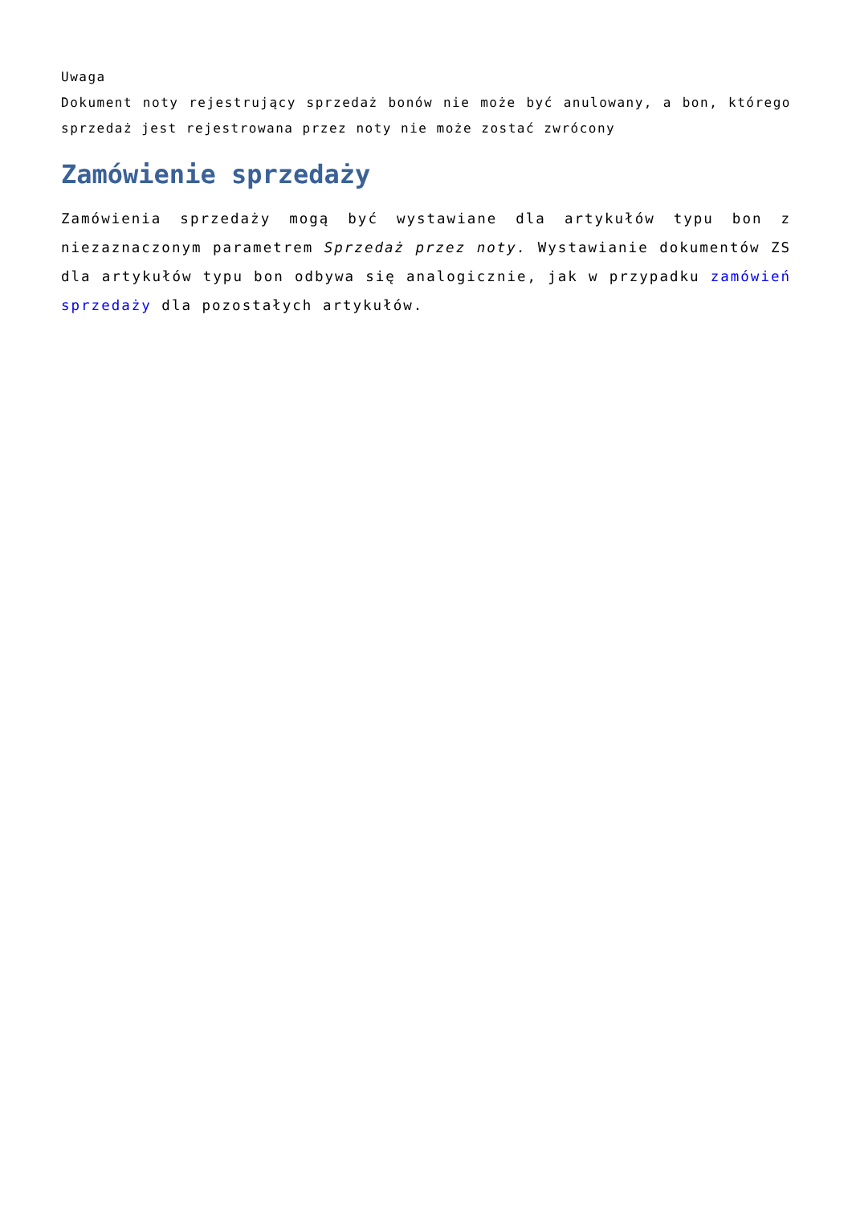Uwaga
Dokument noty rejestrujący sprzedaż bonów nie może być anulowany, a bon, którego sprzedaż jest rejestrowana przez noty nie może zostać zwrócony
Zamówienie sprzedaży
Zamówienia sprzedaży mogą być wystawiane dla artykułów typu bon z niezaznaczonym parametrem Sprzedaż przez noty. Wystawianie dokumentów ZS dla artykułów typu bon odbywa się analogicznie, jak w przypadku zamówień sprzedaży dla pozostałych artykułów.